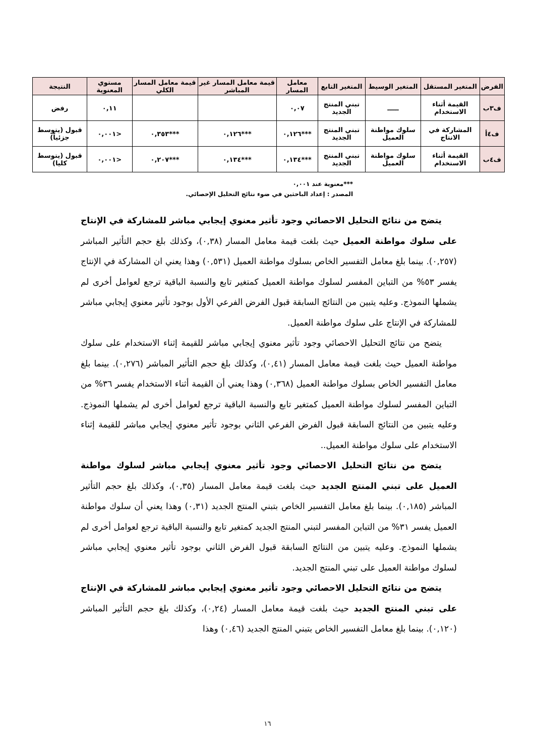| الفرض | المتغير المستقل | المتغير الوسيط | المتغير التابع | معامل المسار | قيمة معامل المسار غير المباشر | قيمة معامل المسار الكلي | مستوي المعنوية | النتيجة |
| --- | --- | --- | --- | --- | --- | --- | --- | --- |
| ف٣ب | القيمة أثناء الاستخدام | ـــــ | تبني المنتج الجديد | ٠,٠٧ | | | ٠,١١ | رفض |
| ف٤أ | المشاركة في الانتاج | سلوك مواطنة العميل | تبني المنتج الجديد | ***٠,١٢٦ | ***٠,١٢٦ | ***٠,٣٥٣ | <٠,٠٠١ | قبول (يتوسط جزئياً) |
| ف٤ب | القيمة أثناء الاستخدام | سلوك مواطنة العميل | تبني المنتج الجديد | ***٠,١٣٤ | ***٠,١٣٤ | ***٠,٢٠٧ | <٠,٠٠١ | قبول (يتوسط كليا) |
***معنوية عند ٠,٠٠١
المصدر : إعداد الباحثين في ضوء نتائج التحليل الإحصائي.
يتضح من نتائج التحليل الاحصائي وجود تأثير معنوي إيجابي مباشر للمشاركة في الإنتاج على سلوك مواطنة العميل حيث بلغت قيمة معامل المسار (٠,٣٨)، وكذلك بلغ حجم التأثير المباشر (٠,٢٥٧). بينما بلغ معامل التفسير الخاص بسلوك مواطنة العميل (٠,٥٣١) وهذا يعني ان المشاركة في الإنتاج يفسر ٥٣% من التباين المفسر لسلوك مواطنة العميل كمتغير تابع والنسبة الباقية ترجع لعوامل أخرى لم يشملها النموذج. وعليه يتبين من النتائج السابقة قبول الفرض الفرعي الأول بوجود تأثير معنوي إيجابي مباشر للمشاركة في الإنتاج على سلوك مواطنة العميل.
يتضح من نتائج التحليل الاحصائي وجود تأثير معنوي إيجابي مباشر للقيمة إثناء الاستخدام على سلوك مواطنة العميل حيث بلغت قيمة معامل المسار (٠,٤١)، وكذلك بلغ حجم التأثير المباشر (٠,٢٧٦). بينما بلغ معامل التفسير الخاص بسلوك مواطنة العميل (٠,٣٦٨) وهذا يعني أن القيمة أثناء الاستخدام يفسر ٣٦% من التباين المفسر لسلوك مواطنة العميل كمتغير تابع والنسبة الباقية ترجع لعوامل أخرى لم يشملها النموذج. وعليه يتبين من النتائج السابقة قبول الفرض الفرعي الثاني بوجود تأثير معنوي إيجابي مباشر للقيمة إثناء الاستخدام على سلوك مواطنة العميل..
يتضح من نتائج التحليل الاحصائي وجود تأثير معنوي إيجابي مباشر لسلوك مواطنة العميل على تبني المنتج الجديد حيث بلغت قيمة معامل المسار (٠,٣٥)، وكذلك بلغ حجم التأثير المباشر (٠,١٨٥). بينما بلغ معامل التفسير الخاص بتبني المنتج الجديد (٠,٣١) وهذا يعني أن سلوك مواطنة العميل يفسر ٣١% من التباين المفسر لتبني المنتج الجديد كمتغير تابع والنسبة الباقية ترجع لعوامل أخرى لم يشملها النموذج. وعليه يتبين من النتائج السابقة قبول الفرض الثاني بوجود تأثير معنوي إيجابي مباشر لسلوك مواطنة العميل على تبني المنتج الجديد.
يتضح من نتائج التحليل الاحصائي وجود تأثير معنوي إيجابي مباشر للمشاركة في الإنتاج على تبني المنتج الجديد حيث بلغت قيمة معامل المسار (٠,٢٤)، وكذلك بلغ حجم التأثير المباشر (٠,١٢٠). بينما بلغ معامل التفسير الخاص بتبني المنتج الجديد (٠,٤٦) وهذا
١٦